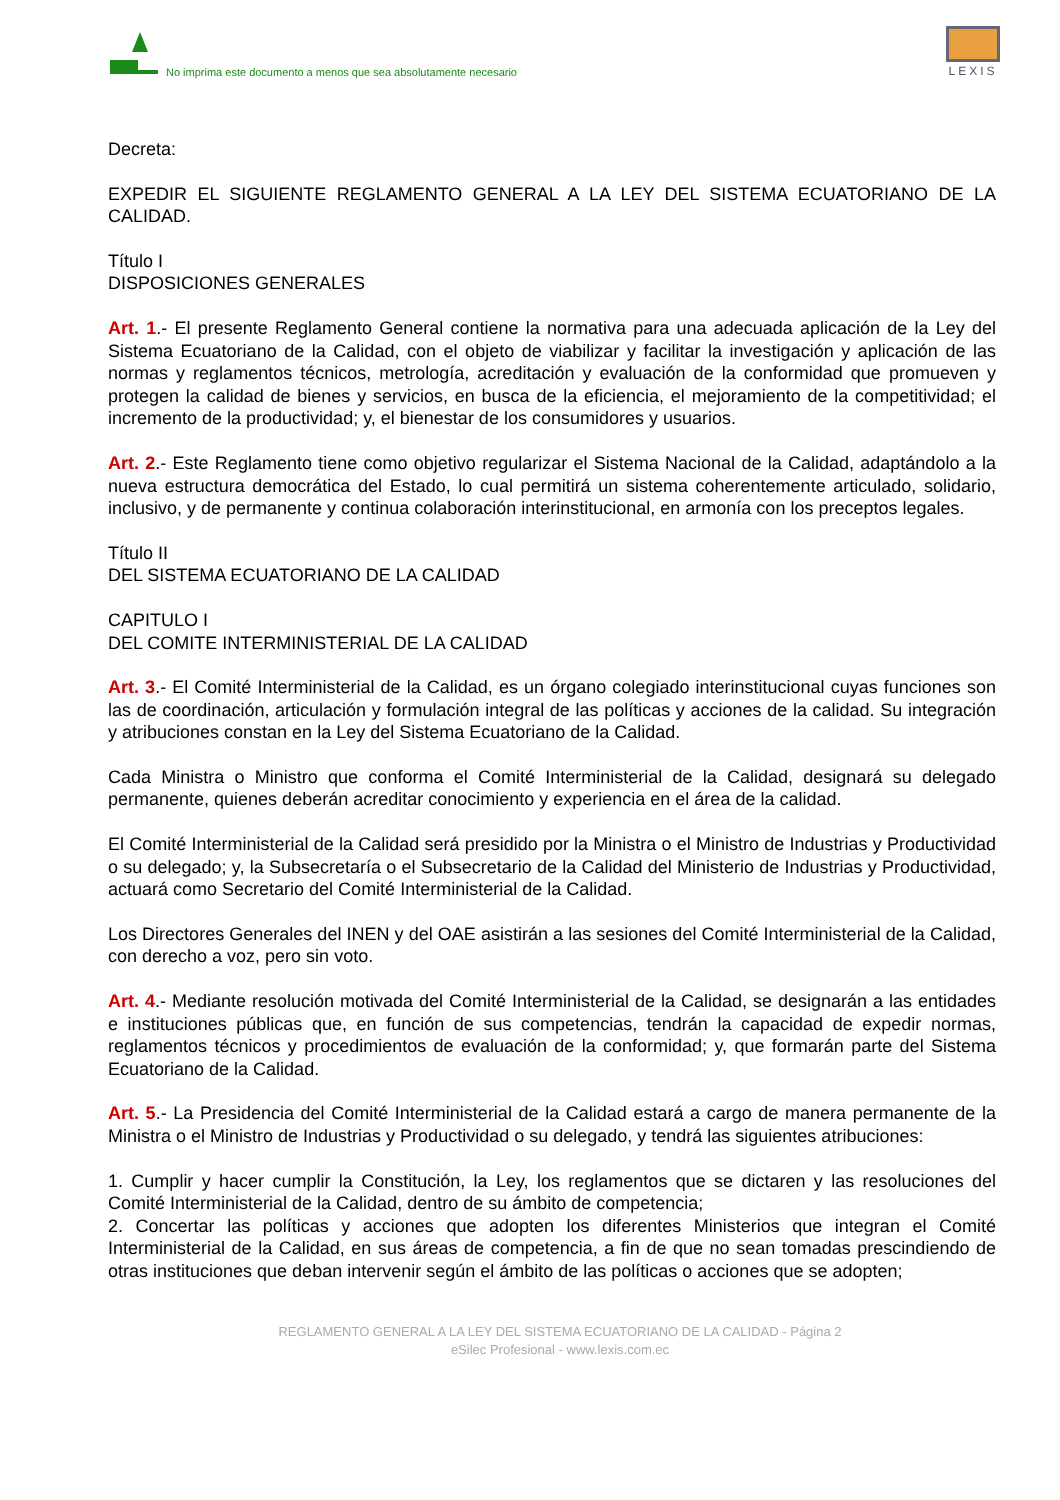No imprima este documento a menos que sea absolutamente necesario
LEXIS
Decreta:
EXPEDIR EL SIGUIENTE REGLAMENTO GENERAL A LA LEY DEL SISTEMA ECUATORIANO DE LA CALIDAD.
Título I
DISPOSICIONES GENERALES
Art. 1.- El presente Reglamento General contiene la normativa para una adecuada aplicación de la Ley del Sistema Ecuatoriano de la Calidad, con el objeto de viabilizar y facilitar la investigación y aplicación de las normas y reglamentos técnicos, metrología, acreditación y evaluación de la conformidad que promueven y protegen la calidad de bienes y servicios, en busca de la eficiencia, el mejoramiento de la competitividad; el incremento de la productividad; y, el bienestar de los consumidores y usuarios.
Art. 2.- Este Reglamento tiene como objetivo regularizar el Sistema Nacional de la Calidad, adaptándolo a la nueva estructura democrática del Estado, lo cual permitirá un sistema coherentemente articulado, solidario, inclusivo, y de permanente y continua colaboración interinstitucional, en armonía con los preceptos legales.
Título II
DEL SISTEMA ECUATORIANO DE LA CALIDAD
CAPITULO I
DEL COMITE INTERMINISTERIAL DE LA CALIDAD
Art. 3.- El Comité Interministerial de la Calidad, es un órgano colegiado interinstitucional cuyas funciones son las de coordinación, articulación y formulación integral de las políticas y acciones de la calidad. Su integración y atribuciones constan en la Ley del Sistema Ecuatoriano de la Calidad.
Cada Ministra o Ministro que conforma el Comité Interministerial de la Calidad, designará su delegado permanente, quienes deberán acreditar conocimiento y experiencia en el área de la calidad.
El Comité Interministerial de la Calidad será presidido por la Ministra o el Ministro de Industrias y Productividad o su delegado; y, la Subsecretaría o el Subsecretario de la Calidad del Ministerio de Industrias y Productividad, actuará como Secretario del Comité Interministerial de la Calidad.
Los Directores Generales del INEN y del OAE asistirán a las sesiones del Comité Interministerial de la Calidad, con derecho a voz, pero sin voto.
Art. 4.- Mediante resolución motivada del Comité Interministerial de la Calidad, se designarán a las entidades e instituciones públicas que, en función de sus competencias, tendrán la capacidad de expedir normas, reglamentos técnicos y procedimientos de evaluación de la conformidad; y, que formarán parte del Sistema Ecuatoriano de la Calidad.
Art. 5.- La Presidencia del Comité Interministerial de la Calidad estará a cargo de manera permanente de la Ministra o el Ministro de Industrias y Productividad o su delegado, y tendrá las siguientes atribuciones:
1. Cumplir y hacer cumplir la Constitución, la Ley, los reglamentos que se dictaren y las resoluciones del Comité Interministerial de la Calidad, dentro de su ámbito de competencia;
2. Concertar las políticas y acciones que adopten los diferentes Ministerios que integran el Comité Interministerial de la Calidad, en sus áreas de competencia, a fin de que no sean tomadas prescindiendo de otras instituciones que deban intervenir según el ámbito de las políticas o acciones que se adopten;
REGLAMENTO GENERAL A LA LEY DEL SISTEMA ECUATORIANO DE LA CALIDAD - Página 2
eSilec Profesional - www.lexis.com.ec